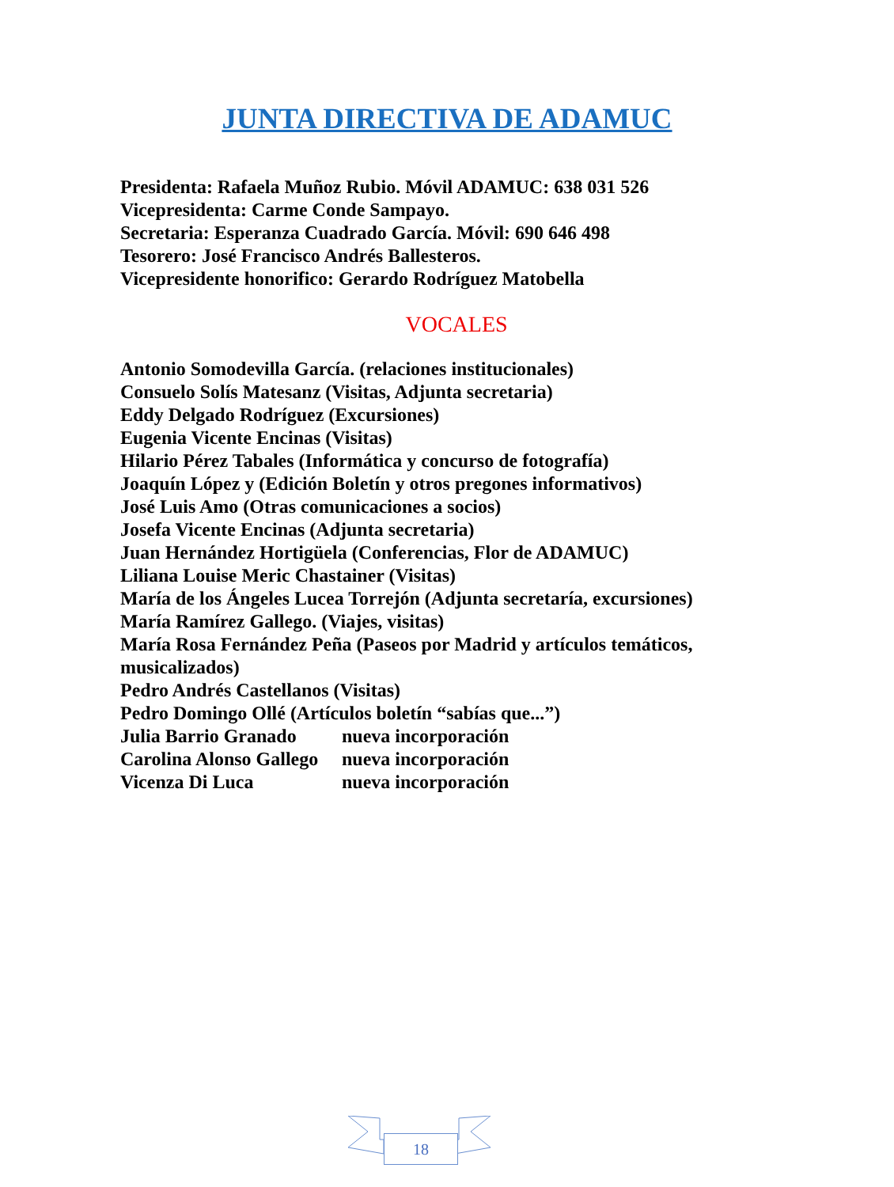JUNTA DIRECTIVA DE ADAMUC
Presidenta: Rafaela Muñoz Rubio. Móvil ADAMUC: 638 031 526
Vicepresidenta: Carme Conde Sampayo.
Secretaria: Esperanza Cuadrado García. Móvil: 690 646 498
Tesorero: José Francisco Andrés Ballesteros.
Vicepresidente honorifico: Gerardo Rodríguez Matobella
VOCALES
Antonio Somodevilla García. (relaciones institucionales)
Consuelo Solís Matesanz (Visitas, Adjunta secretaria)
Eddy Delgado Rodríguez (Excursiones)
Eugenia Vicente Encinas (Visitas)
Hilario Pérez Tabales (Informática y concurso de fotografía)
Joaquín López y (Edición Boletín y otros pregones informativos)
José Luis Amo (Otras comunicaciones a socios)
Josefa Vicente Encinas (Adjunta secretaria)
Juan Hernández Hortigüela (Conferencias, Flor de ADAMUC)
Liliana Louise Meric Chastainer (Visitas)
María de los Ángeles Lucea Torrejón (Adjunta secretaría, excursiones)
María Ramírez Gallego. (Viajes, visitas)
María Rosa Fernández Peña (Paseos por Madrid y artículos temáticos, musicalizados)
Pedro Andrés Castellanos (Visitas)
Pedro Domingo Ollé (Artículos boletín “sabías que...”)
Julia Barrio Granado nueva incorporación
Carolina Alonso Gallego nueva incorporación
Vicenza Di Luca nueva incorporación
18